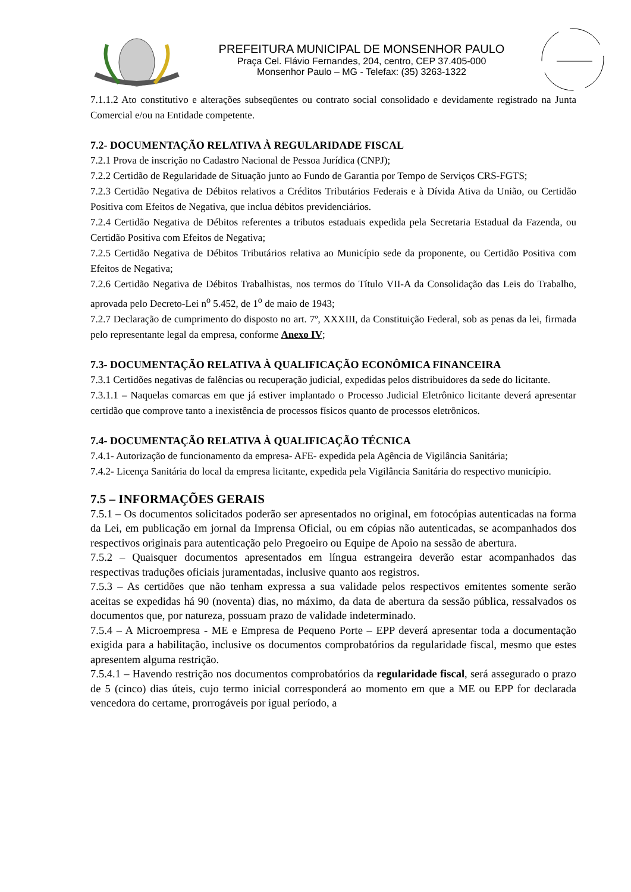PREFEITURA MUNICIPAL DE MONSENHOR PAULO
Praça Cel. Flávio Fernandes, 204, centro, CEP 37.405-000
Monsenhor Paulo – MG - Telefax: (35) 3263-1322
7.1.1.2 Ato constitutivo e alterações subseqüentes ou contrato social consolidado e devidamente registrado na Junta Comercial e/ou na Entidade competente.
7.2- DOCUMENTAÇÃO RELATIVA À REGULARIDADE FISCAL
7.2.1 Prova de inscrição no Cadastro Nacional de Pessoa Jurídica (CNPJ);
7.2.2 Certidão de Regularidade de Situação junto ao Fundo de Garantia por Tempo de Serviços CRS-FGTS;
7.2.3 Certidão Negativa de Débitos relativos a Créditos Tributários Federais e à Dívida Ativa da União, ou Certidão Positiva com Efeitos de Negativa, que inclua débitos previdenciários.
7.2.4 Certidão Negativa de Débitos referentes a tributos estaduais expedida pela Secretaria Estadual da Fazenda, ou Certidão Positiva com Efeitos de Negativa;
7.2.5 Certidão Negativa de Débitos Tributários relativa ao Município sede da proponente, ou Certidão Positiva com Efeitos de Negativa;
7.2.6 Certidão Negativa de Débitos Trabalhistas, nos termos do Título VII-A da Consolidação das Leis do Trabalho, aprovada pelo Decreto-Lei n<sup>o</sup> 5.452, de 1<sup>o</sup> de maio de 1943;
7.2.7 Declaração de cumprimento do disposto no art. 7º, XXXIII, da Constituição Federal, sob as penas da lei, firmada pelo representante legal da empresa, conforme Anexo IV;
7.3- DOCUMENTAÇÃO RELATIVA À QUALIFICAÇÃO ECONÔMICA FINANCEIRA
7.3.1 Certidões negativas de falências ou recuperação judicial, expedidas pelos distribuidores da sede do licitante.
7.3.1.1 – Naquelas comarcas em que já estiver implantado o Processo Judicial Eletrônico licitante deverá apresentar certidão que comprove tanto a inexistência de processos físicos quanto de processos eletrônicos.
7.4- DOCUMENTAÇÃO RELATIVA À QUALIFICAÇÃO TÉCNICA
7.4.1- Autorização de funcionamento da empresa- AFE- expedida pela Agência de Vigilância Sanitária;
7.4.2- Licença Sanitária do local da empresa licitante, expedida pela Vigilância Sanitária do respectivo município.
7.5 – INFORMAÇÕES GERAIS
7.5.1 – Os documentos solicitados poderão ser apresentados no original, em fotocópias autenticadas na forma da Lei, em publicação em jornal da Imprensa Oficial, ou em cópias não autenticadas, se acompanhados dos respectivos originais para autenticação pelo Pregoeiro ou Equipe de Apoio na sessão de abertura.
7.5.2 – Quaisquer documentos apresentados em língua estrangeira deverão estar acompanhados das respectivas traduções oficiais juramentadas, inclusive quanto aos registros.
7.5.3 – As certidões que não tenham expressa a sua validade pelos respectivos emitentes somente serão aceitas se expedidas há 90 (noventa) dias, no máximo, da data de abertura da sessão pública, ressalvados os documentos que, por natureza, possuam prazo de validade indeterminado.
7.5.4 – A Microempresa - ME e Empresa de Pequeno Porte – EPP deverá apresentar toda a documentação exigida para a habilitação, inclusive os documentos comprobatórios da regularidade fiscal, mesmo que estes apresentem alguma restrição.
7.5.4.1 – Havendo restrição nos documentos comprobatórios da regularidade fiscal, será assegurado o prazo de 5 (cinco) dias úteis, cujo termo inicial corresponderá ao momento em que a ME ou EPP for declarada vencedora do certame, prorrogáveis por igual período, a